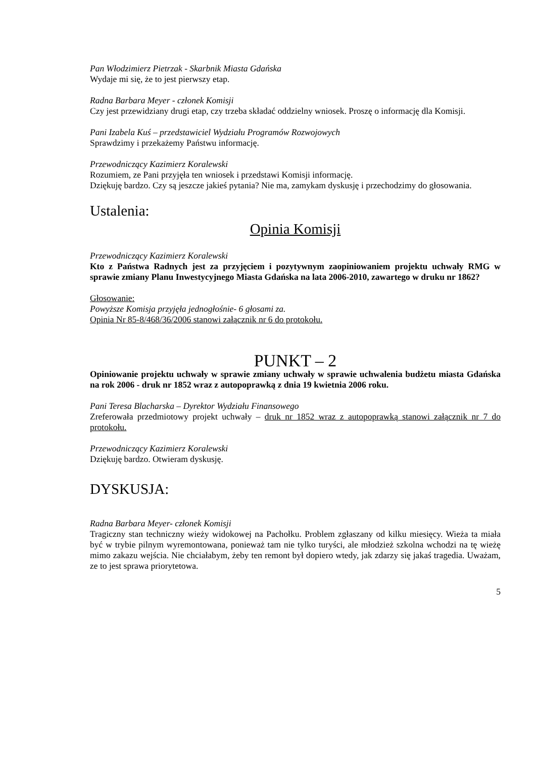Pan Włodzimierz Pietrzak - Skarbnik Miasta Gdańska
Wydaje mi się, że to jest pierwszy etap.
Radna Barbara Meyer - członek Komisji
Czy jest przewidziany drugi etap, czy trzeba składać oddzielny wniosek. Proszę o informację dla Komisji.
Pani Izabela Kuś – przedstawiciel Wydziału Programów Rozwojowych
Sprawdzimy i przekażemy Państwu informację.
Przewodniczący Kazimierz Koralewski
Rozumiem, ze Pani przyjęła ten wniosek i przedstawi Komisji informację.
Dziękuję bardzo. Czy są jeszcze jakieś pytania? Nie ma, zamykam dyskusję i przechodzimy do głosowania.
Ustalenia:
Opinia Komisji
Przewodniczący Kazimierz Koralewski
Kto z Państwa Radnych jest za przyjęciem i pozytywnym zaopiniowaniem projektu uchwały RMG w sprawie zmiany Planu Inwestycyjnego Miasta Gdańska na lata 2006-2010, zawartego w druku nr 1862?
Głosowanie:
Powyższe Komisja przyjęła jednogłośnie- 6 głosami za.
Opinia Nr 85-8/468/36/2006 stanowi załącznik nr 6 do protokołu.
PUNKT – 2
Opiniowanie projektu uchwały w sprawie zmiany uchwały w sprawie uchwalenia budżetu miasta Gdańska na rok 2006 - druk nr 1852 wraz z autopoprawką z dnia 19 kwietnia 2006 roku.
Pani Teresa Blacharska – Dyrektor Wydziału Finansowego
Zreferowała przedmiotowy projekt uchwały – druk nr 1852 wraz z autopoprawką stanowi załącznik nr 7 do protokołu.
Przewodniczący Kazimierz Koralewski
Dziękuję bardzo. Otwieram dyskusję.
DYSKUSJA:
Radna Barbara Meyer- członek Komisji
Tragiczny stan techniczny wieży widokowej na Pachołku. Problem zgłaszany od kilku miesięcy. Wieża ta miała być w trybie pilnym wyremontowana, ponieważ tam nie tylko turyści, ale młodzież szkolna wchodzi na tę wieżę mimo zakazu wejścia. Nie chciałabym, żeby ten remont był dopiero wtedy, jak zdarzy się jakaś tragedia. Uważam, ze to jest sprawa priorytetowa.
5